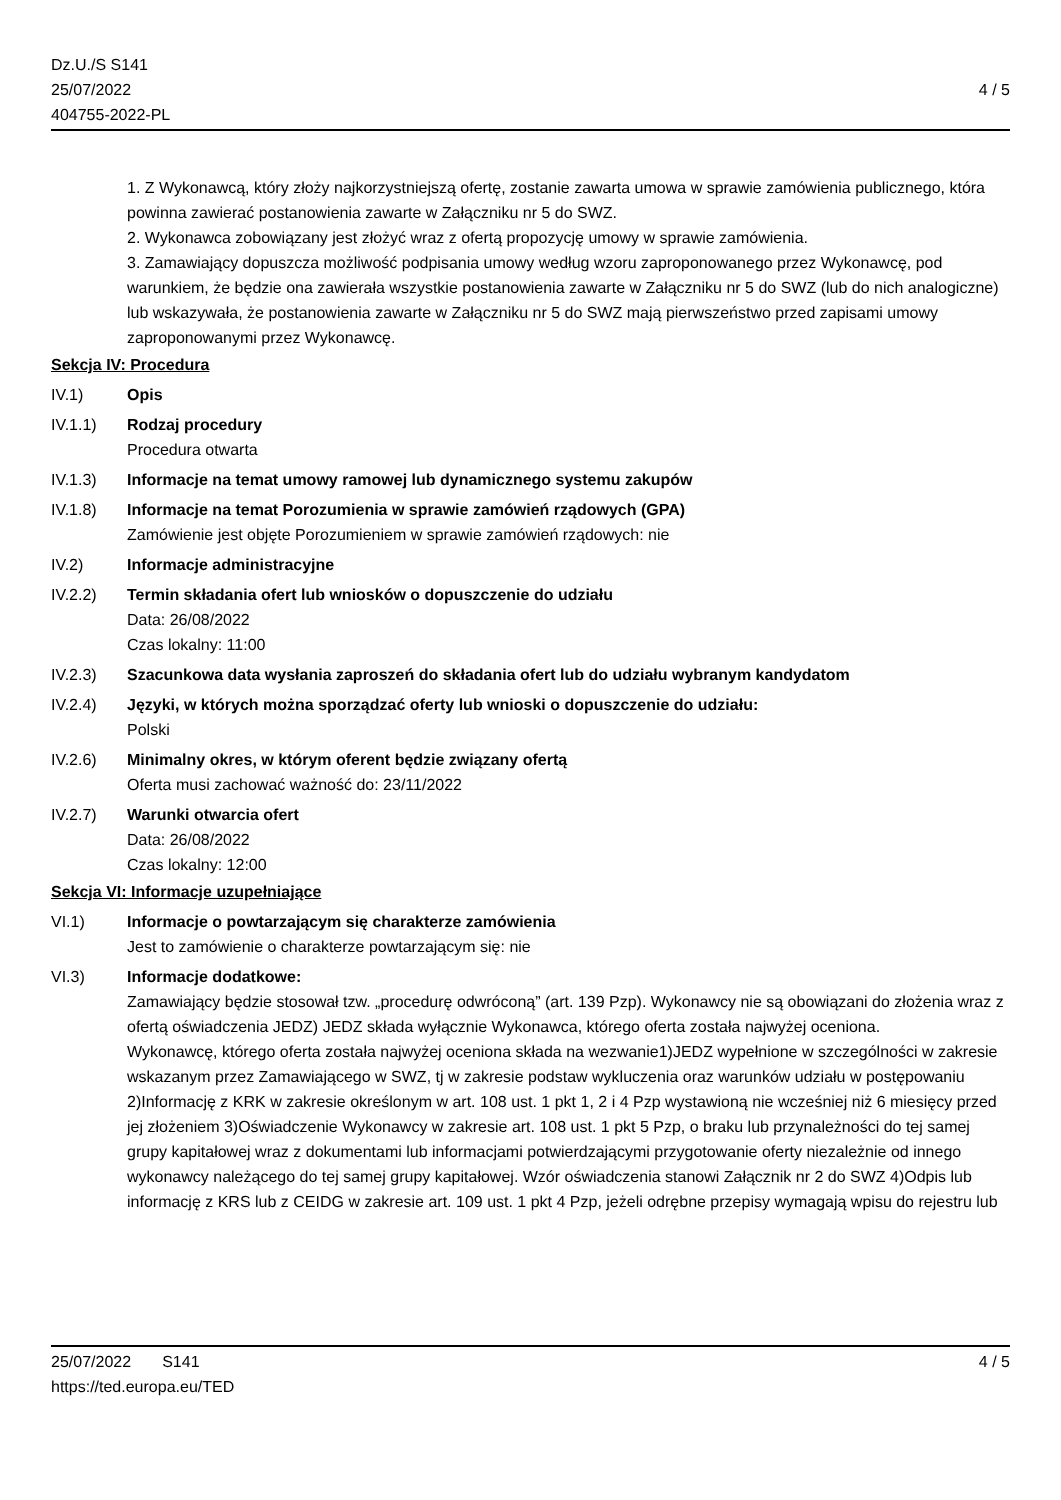Dz.U./S S141
25/07/2022
404755-2022-PL
4 / 5
1. Z Wykonawcą, który złoży najkorzystniejszą ofertę, zostanie zawarta umowa w sprawie zamówienia publicznego, która powinna zawierać postanowienia zawarte w Załączniku nr 5 do SWZ.
2. Wykonawca zobowiązany jest złożyć wraz z ofertą propozycję umowy w sprawie zamówienia.
3. Zamawiający dopuszcza możliwość podpisania umowy według wzoru zaproponowanego przez Wykonawcę, pod warunkiem, że będzie ona zawierała wszystkie postanowienia zawarte w Załączniku nr 5 do SWZ (lub do nich analogiczne) lub wskazywała, że postanowienia zawarte w Załączniku nr 5 do SWZ mają pierwszeństwo przed zapisami umowy zaproponowanymi przez Wykonawcę.
Sekcja IV: Procedura
IV.1) Opis
IV.1.1) Rodzaj procedury
Procedura otwarta
IV.1.3) Informacje na temat umowy ramowej lub dynamicznego systemu zakupów
IV.1.8) Informacje na temat Porozumienia w sprawie zamówień rządowych (GPA)
Zamówienie jest objęte Porozumieniem w sprawie zamówień rządowych: nie
IV.2) Informacje administracyjne
IV.2.2) Termin składania ofert lub wniosków o dopuszczenie do udziału
Data: 26/08/2022
Czas lokalny: 11:00
IV.2.3) Szacunkowa data wysłania zaproszeń do składania ofert lub do udziału wybranym kandydatom
IV.2.4) Języki, w których można sporządzać oferty lub wnioski o dopuszczenie do udziału:
Polski
IV.2.6) Minimalny okres, w którym oferent będzie związany ofertą
Oferta musi zachować ważność do: 23/11/2022
IV.2.7) Warunki otwarcia ofert
Data: 26/08/2022
Czas lokalny: 12:00
Sekcja VI: Informacje uzupełniające
VI.1) Informacje o powtarzającym się charakterze zamówienia
Jest to zamówienie o charakterze powtarzającym się: nie
VI.3) Informacje dodatkowe:
Zamawiający będzie stosował tzw. „procedurę odwróconą” (art. 139 Pzp). Wykonawcy nie są obowiązani do złożenia wraz z ofertą oświadczenia JEDZ) JEDZ składa wyłącznie Wykonawca, którego oferta została najwyżej oceniona.
Wykonawcę, którego oferta została najwyżej oceniona składa na wezwanie1)JEDZ wypełnione w szczególności w zakresie wskazanym przez Zamawiającego w SWZ, tj w zakresie podstaw wykluczenia oraz warunków udziału w postępowaniu 2)Informację z KRK w zakresie określonym w art. 108 ust. 1 pkt 1, 2 i 4 Pzp wystawioną nie wcześniej niż 6 miesięcy przed jej złożeniem 3)Oświadczenie Wykonawcy w zakresie art. 108 ust. 1 pkt 5 Pzp, o braku lub przynależności do tej samej grupy kapitałowej wraz z dokumentami lub informacjami potwierdzającymi przygotowanie oferty niezależnie od innego wykonawcy należącego do tej samej grupy kapitałowej. Wzór oświadczenia stanowi Załącznik nr 2 do SWZ 4)Odpis lub informację z KRS lub z CEIDG w zakresie art. 109 ust. 1 pkt 4 Pzp, jeżeli odrębne przepisy wymagają wpisu do rejestru lub
25/07/2022 S141 4 / 5
https://ted.europa.eu/TED